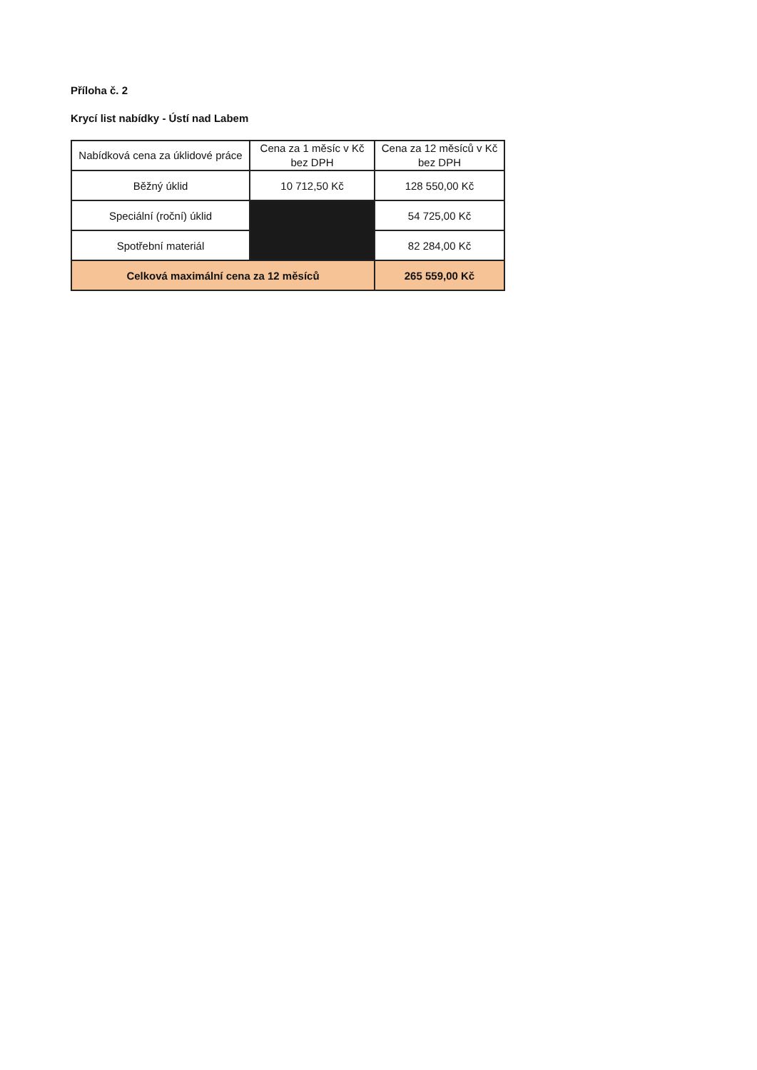Příloha č. 2
Krycí list nabídky - Ústí nad Labem
| Nabídková cena za úklidové práce | Cena za 1 měsíc v Kč bez DPH | Cena za 12 měsíců v Kč bez DPH |
| --- | --- | --- |
| Běžný úklid | 10 712,50 Kč | 128 550,00 Kč |
| Speciální (roční) úklid | | 54 725,00 Kč |
| Spotřební materiál | | 82 284,00 Kč |
| Celková maximální cena za 12 měsíců | | 265 559,00 Kč |